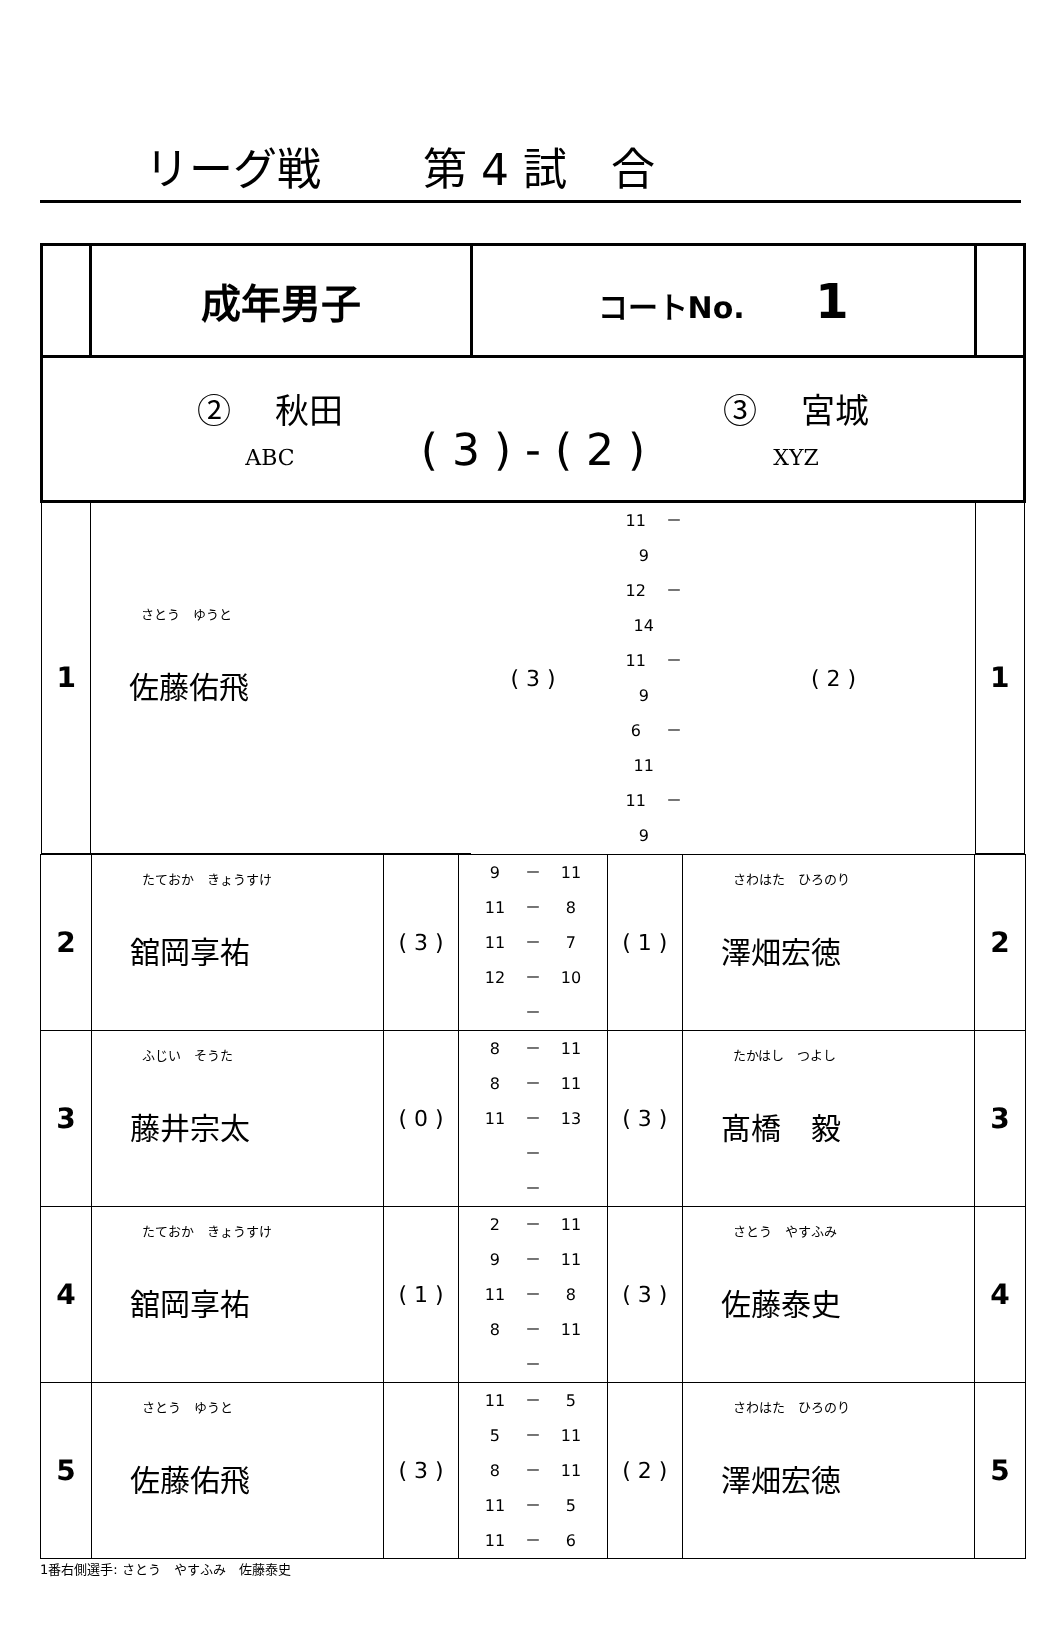リーグ戦　　 第 4 試　合
| | 成年男子 | コートNo. 1 | | | |
| ② 秋田 ABC ( 3 ) - ( 2 ) ③ 宮城 XYZ | | | | | |
| 1 | さとう ゆうと 佐藤佑飛 | ( 3 ) | 11 － 9 12 － 14 11 － 9 6 － 11 11 － 9 | ( 2 ) | 1 |
| 2 | たておか きょうすけ 舘岡享祐 | ( 3 ) | 9 － 11 11 － 8 11 － 7 12 － 10 － | ( 1 ) | さわはた ひろのり 澤畑宏徳 | 2 |
| 3 | ふじい そうた 藤井宗太 | ( 0 ) | 8 － 11 8 － 11 11 － 13 － － | ( 3 ) | たかはし つよし 髙橋 毅 | 3 |
| 4 | たておか きょうすけ 舘岡享祐 | ( 1 ) | 2 － 11 9 － 11 11 － 8 8 － 11 － | ( 3 ) | さとう やすふみ 佐藤泰史 | 4 |
| 5 | さとう ゆうと 佐藤佑飛 | ( 3 ) | 11 － 5 5 － 11 8 － 11 11 － 5 11 － 6 | ( 2 ) | さわはた ひろのり 澤畑宏徳 | 5 |
1番右側選手: さとう　やすふみ　佐藤泰史